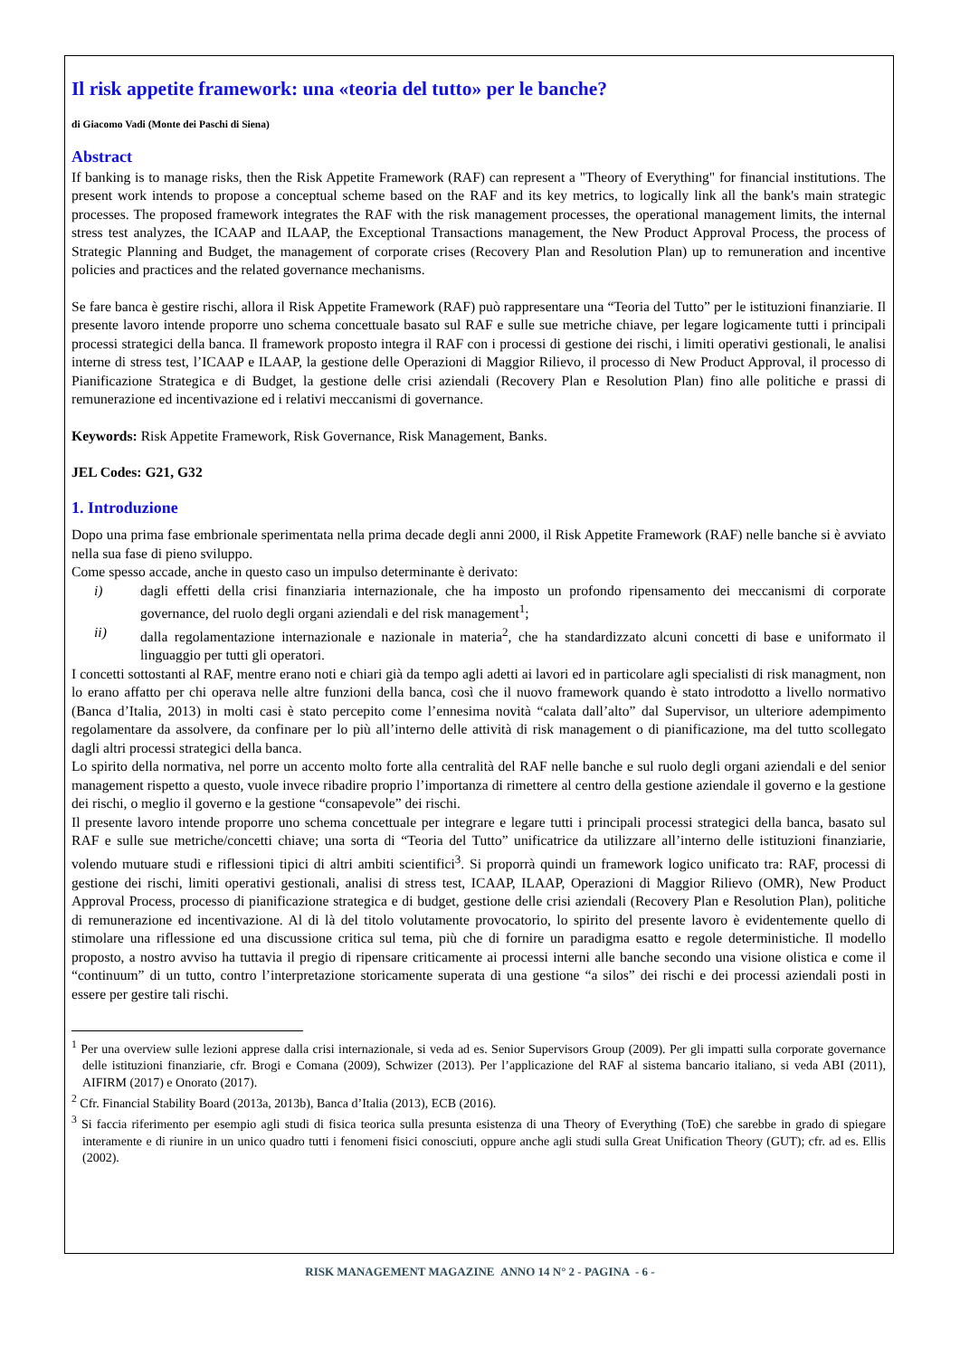Il risk appetite framework: una «teoria del tutto» per le banche?
di Giacomo Vadi (Monte dei Paschi di Siena)
Abstract
If banking is to manage risks, then the Risk Appetite Framework (RAF) can represent a "Theory of Everything" for financial institutions. The present work intends to propose a conceptual scheme based on the RAF and its key metrics, to logically link all the bank's main strategic processes. The proposed framework integrates the RAF with the risk management processes, the operational management limits, the internal stress test analyzes, the ICAAP and ILAAP, the Exceptional Transactions management, the New Product Approval Process, the process of Strategic Planning and Budget, the management of corporate crises (Recovery Plan and Resolution Plan) up to remuneration and incentive policies and practices and the related governance mechanisms.
Se fare banca è gestire rischi, allora il Risk Appetite Framework (RAF) può rappresentare una “Teoria del Tutto” per le istituzioni finanziarie. Il presente lavoro intende proporre uno schema concettuale basato sul RAF e sulle sue metriche chiave, per legare logicamente tutti i principali processi strategici della banca. Il framework proposto integra il RAF con i processi di gestione dei rischi, i limiti operativi gestionali, le analisi interne di stress test, l’ICAAP e ILAAP, la gestione delle Operazioni di Maggior Rilievo, il processo di New Product Approval, il processo di Pianificazione Strategica e di Budget, la gestione delle crisi aziendali (Recovery Plan e Resolution Plan) fino alle politiche e prassi di remunerazione ed incentivazione ed i relativi meccanismi di governance.
Keywords: Risk Appetite Framework, Risk Governance, Risk Management, Banks.
JEL Codes: G21, G32
1. Introduzione
Dopo una prima fase embrionale sperimentata nella prima decade degli anni 2000, il Risk Appetite Framework (RAF) nelle banche si è avviato nella sua fase di pieno sviluppo.
Come spesso accade, anche in questo caso un impulso determinante è derivato:
i) dagli effetti della crisi finanziaria internazionale, che ha imposto un profondo ripensamento dei meccanismi di corporate governance, del ruolo degli organi aziendali e del risk management<sup>1</sup>;
ii) dalla regolamentazione internazionale e nazionale in materia<sup>2</sup>, che ha standardizzato alcuni concetti di base e uniformato il linguaggio per tutti gli operatori.
I concetti sottostanti al RAF, mentre erano noti e chiari già da tempo agli adetti ai lavori ed in particolare agli specialisti di risk managment, non lo erano affatto per chi operava nelle altre funzioni della banca, così che il nuovo framework quando è stato introdotto a livello normativo (Banca d’Italia, 2013) in molti casi è stato percepito come l’ennesima novità “calata dall’alto” dal Supervisor, un ulteriore adempimento regolamentare da assolvere, da confinare per lo più all’interno delle attività di risk management o di pianificazione, ma del tutto scollegato dagli altri processi strategici della banca.
Lo spirito della normativa, nel porre un accento molto forte alla centralità del RAF nelle banche e sul ruolo degli organi aziendali e del senior management rispetto a questo, vuole invece ribadire proprio l’importanza di rimettere al centro della gestione aziendale il governo e la gestione dei rischi, o meglio il governo e la gestione “consapevole” dei rischi.
Il presente lavoro intende proporre uno schema concettuale per integrare e legare tutti i principali processi strategici della banca, basato sul RAF e sulle sue metriche/concetti chiave; una sorta di “Teoria del Tutto” unificatrice da utilizzare all’interno delle istituzioni finanziarie, volendo mutuare studi e riflessioni tipici di altri ambiti scientifici<sup>3</sup>. Si proporrà quindi un framework logico unificato tra: RAF, processi di gestione dei rischi, limiti operativi gestionali, analisi di stress test, ICAAP, ILAAP, Operazioni di Maggior Rilievo (OMR), New Product Approval Process, processo di pianificazione strategica e di budget, gestione delle crisi aziendali (Recovery Plan e Resolution Plan), politiche di remunerazione ed incentivazione. Al di là del titolo volutamente provocatorio, lo spirito del presente lavoro è evidentemente quello di stimolare una riflessione ed una discussione critica sul tema, più che di fornire un paradigma esatto e regole deterministiche. Il modello proposto, a nostro avviso ha tuttavia il pregio di ripensare criticamente ai processi interni alle banche secondo una visione olistica e come il “continuum” di un tutto, contro l’interpretazione storicamente superata di una gestione “a silos” dei rischi e dei processi aziendali posti in essere per gestire tali rischi.
<sup>1</sup> Per una overview sulle lezioni apprese dalla crisi internazionale, si veda ad es. Senior Supervisors Group (2009). Per gli impatti sulla corporate governance delle istituzioni finanziarie, cfr. Brogi e Comana (2009), Schwizer (2013). Per l’applicazione del RAF al sistema bancario italiano, si veda ABI (2011), AIFIRM (2017) e Onorato (2017).
<sup>2</sup> Cfr. Financial Stability Board (2013a, 2013b), Banca d’Italia (2013), ECB (2016).
<sup>3</sup> Si faccia riferimento per esempio agli studi di fisica teorica sulla presunta esistenza di una Theory of Everything (ToE) che sarebbe in grado di spiegare interamente e di riunire in un unico quadro tutti i fenomeni fisici conosciuti, oppure anche agli studi sulla Great Unification Theory (GUT); cfr. ad es. Ellis (2002).
RISK MANAGEMENT MAGAZINE ANNO 14 N° 2 - PAGINA - 6 -